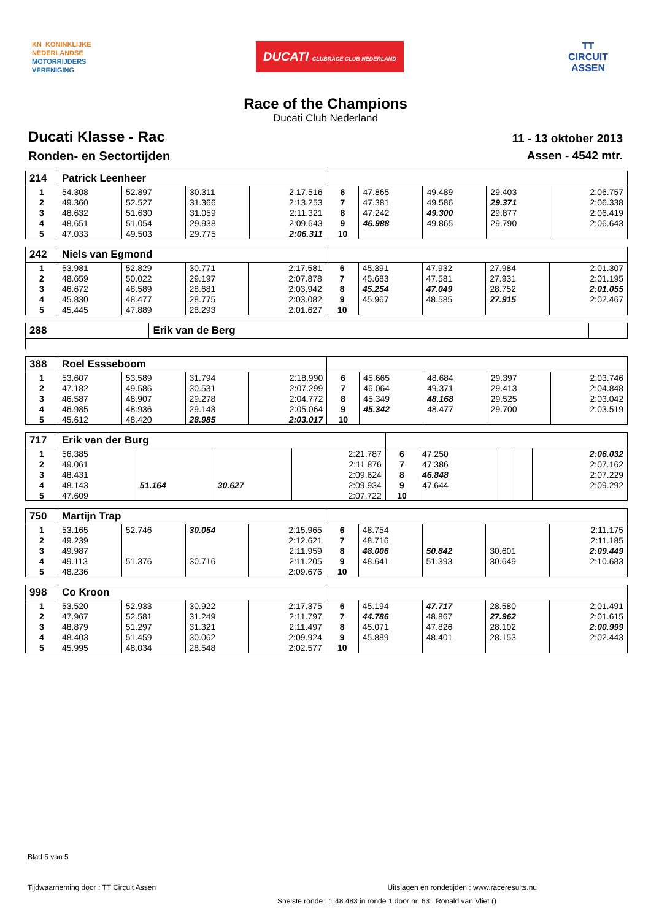KN KONINKLIJKE
NEDERLANDSE
MOTORRIJDERS
VERENIGING
DUCATI CLUBRACE CLUB NEDERLAND
TT
CIRCUIT
ASSEN
Race of the Champions
Ducati Club Nederland
Ducati Klasse - Rac
Ronden- en Sectortijden
11 - 13 oktober 2013
Assen - 4542 mtr.
| 214 | Patrick Leenheer | | | | | | | | |
| 1 | 54.308 | 52.897 | 30.311 | 2:17.516 | 6 | 47.865 | 49.489 | 29.403 | 2:06.757 |
| 2 | 49.360 | 52.527 | 31.366 | 2:13.253 | 7 | 47.381 | 49.586 | 29.371 | 2:06.338 |
| 3 | 48.632 | 51.630 | 31.059 | 2:11.321 | 8 | 47.242 | 49.300 | 29.877 | 2:06.419 |
| 4 | 48.651 | 51.054 | 29.938 | 2:09.643 | 9 | 46.988 | 49.865 | 29.790 | 2:06.643 |
| 5 | 47.033 | 49.503 | 29.775 | 2:06.311 | 10 | | | | |
| 242 | Niels van Egmond | | | | | | | | |
| 1 | 53.981 | 52.829 | 30.771 | 2:17.581 | 6 | 45.391 | 47.932 | 27.984 | 2:01.307 |
| 2 | 48.659 | 50.022 | 29.197 | 2:07.878 | 7 | 45.683 | 47.581 | 27.931 | 2:01.195 |
| 3 | 46.672 | 48.589 | 28.681 | 2:03.942 | 8 | 45.254 | 47.049 | 28.752 | 2:01.055 |
| 4 | 45.830 | 48.477 | 28.775 | 2:03.082 | 9 | 45.967 | 48.585 | 27.915 | 2:02.467 |
| 5 | 45.445 | 47.889 | 28.293 | 2:01.627 | 10 | | | | |
| 288 | Erik van de Berg | |
| 388 | Roel Essseboom | | | | | | | | |
| 1 | 53.607 | 53.589 | 31.794 | 2:18.990 | 6 | 45.665 | 48.684 | 29.397 | 2:03.746 |
| 2 | 47.182 | 49.586 | 30.531 | 2:07.299 | 7 | 46.064 | 49.371 | 29.413 | 2:04.848 |
| 3 | 46.587 | 48.907 | 29.278 | 2:04.772 | 8 | 45.349 | 48.168 | 29.525 | 2:03.042 |
| 4 | 46.985 | 48.936 | 29.143 | 2:05.064 | 9 | 45.342 | 48.477 | 29.700 | 2:03.519 |
| 5 | 45.612 | 48.420 | 28.985 | 2:03.017 | 10 | | | | |
| 717 | Erik van der Burg | | | | | | | | |
| 1 | 56.385 | | | 2:21.787 | 6 | 47.250 | | | 2:06.032 |
| 2 | 49.061 | | | 2:11.876 | 7 | 47.386 | | | 2:07.162 |
| 3 | 48.431 | | | 2:09.624 | 8 | 46.848 | | | 2:07.229 |
| 4 | 48.143 | 51.164 | 30.627 | 2:09.934 | 9 | 47.644 | | | 2:09.292 |
| 5 | 47.609 | | | 2:07.722 | 10 | | | | |
| 750 | Martijn Trap | | | | | | | | |
| 1 | 53.165 | 52.746 | 30.054 | 2:15.965 | 6 | 48.754 | | | 2:11.175 |
| 2 | 49.239 | | | 2:12.621 | 7 | 48.716 | | | 2:11.185 |
| 3 | 49.987 | | | 2:11.959 | 8 | 48.006 | 50.842 | 30.601 | 2:09.449 |
| 4 | 49.113 | 51.376 | 30.716 | 2:11.205 | 9 | 48.641 | 51.393 | 30.649 | 2:10.683 |
| 5 | 48.236 | | | 2:09.676 | 10 | | | | |
| 998 | Co Kroon | | | | | | | | |
| 1 | 53.520 | 52.933 | 30.922 | 2:17.375 | 6 | 45.194 | 47.717 | 28.580 | 2:01.491 |
| 2 | 47.967 | 52.581 | 31.249 | 2:11.797 | 7 | 44.786 | 48.867 | 27.962 | 2:01.615 |
| 3 | 48.879 | 51.297 | 31.321 | 2:11.497 | 8 | 45.071 | 47.826 | 28.102 | 2:00.999 |
| 4 | 48.403 | 51.459 | 30.062 | 2:09.924 | 9 | 45.889 | 48.401 | 28.153 | 2:02.443 |
| 5 | 45.995 | 48.034 | 28.548 | 2:02.577 | 10 | | | | |
Blad 5 van 5
Tijdwaarneming door : TT Circuit Assen Uitslagen en rondetijden : www.raceresults.nu
Snelste ronde : 1:48.483 in ronde 1 door nr. 63 : Ronald van Vliet ()